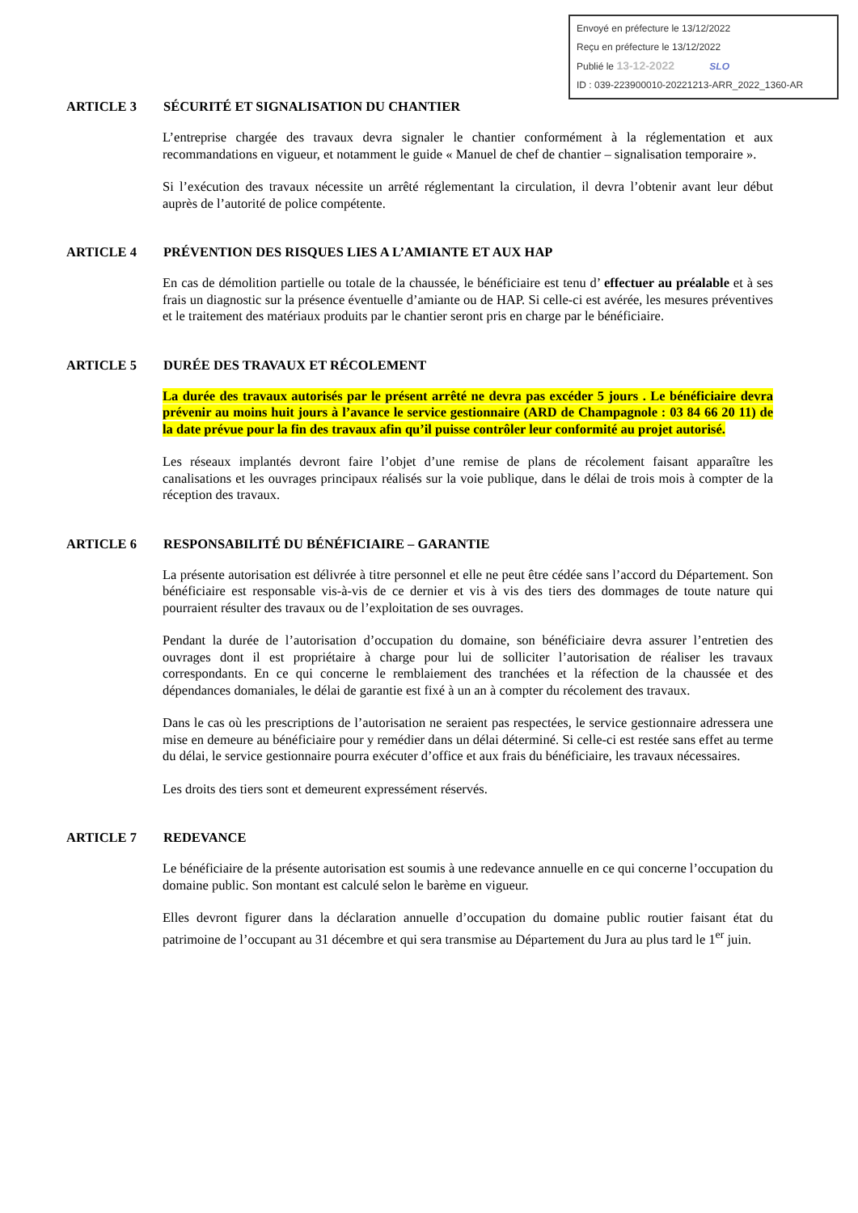Envoyé en préfecture le 13/12/2022
Reçu en préfecture le 13/12/2022
Publié le 13-12-2022 SLO
ID : 039-223900010-20221213-ARR_2022_1360-AR
ARTICLE 3 SÉCURITÉ ET SIGNALISATION DU CHANTIER
L’entreprise chargée des travaux devra signaler le chantier conformément à la réglementation et aux recommandations en vigueur, et notamment le guide « Manuel de chef de chantier – signalisation temporaire ».
Si l’exécution des travaux nécessite un arrêté réglementant la circulation, il devra l’obtenir avant leur début auprès de l’autorité de police compétente.
ARTICLE 4 PRÉVENTION DES RISQUES LIES A L’AMIANTE ET AUX HAP
En cas de démolition partielle ou totale de la chaussée, le bénéficiaire est tenu d’ effectuer au préalable et à ses frais un diagnostic sur la présence éventuelle d’amiante ou de HAP. Si celle-ci est avérée, les mesures préventives et le traitement des matériaux produits par le chantier seront pris en charge par le bénéficiaire.
ARTICLE 5 DURÉE DES TRAVAUX ET RÉCOLEMENT
La durée des travaux autorisés par le présent arrêté ne devra pas excéder 5 jours . Le bénéficiaire devra prévenir au moins huit jours à l’avance le service gestionnaire (ARD de Champagnole : 03 84 66 20 11) de la date prévue pour la fin des travaux afin qu’il puisse contrôler leur conformité au projet autorisé.
Les réseaux implantés devront faire l’objet d’une remise de plans de récolement faisant apparaître les canalisations et les ouvrages principaux réalisés sur la voie publique, dans le délai de trois mois à compter de la réception des travaux.
ARTICLE 6 RESPONSABILITÉ DU BÉNÉFICIAIRE – GARANTIE
La présente autorisation est délivrée à titre personnel et elle ne peut être cédée sans l’accord du Département. Son bénéficiaire est responsable vis-à-vis de ce dernier et vis à vis des tiers des dommages de toute nature qui pourraient résulter des travaux ou de l’exploitation de ses ouvrages.
Pendant la durée de l’autorisation d’occupation du domaine, son bénéficiaire devra assurer l’entretien des ouvrages dont il est propriétaire à charge pour lui de solliciter l’autorisation de réaliser les travaux correspondants. En ce qui concerne le remblaiement des tranchées et la réfection de la chaussée et des dépendances domaniales, le délai de garantie est fixé à un an à compter du récolement des travaux.
Dans le cas où les prescriptions de l’autorisation ne seraient pas respectées, le service gestionnaire adressera une mise en demeure au bénéficiaire pour y remédier dans un délai déterminé. Si celle-ci est restée sans effet au terme du délai, le service gestionnaire pourra exécuter d’office et aux frais du bénéficiaire, les travaux nécessaires.
Les droits des tiers sont et demeurent expressément réservés.
ARTICLE 7 REDEVANCE
Le bénéficiaire de la présente autorisation est soumis à une redevance annuelle en ce qui concerne l’occupation du domaine public. Son montant est calculé selon le barème en vigueur.
Elles devront figurer dans la déclaration annuelle d’occupation du domaine public routier faisant état du patrimoine de l’occupant au 31 décembre et qui sera transmise au Département du Jura au plus tard le 1<sup>er</sup> juin.